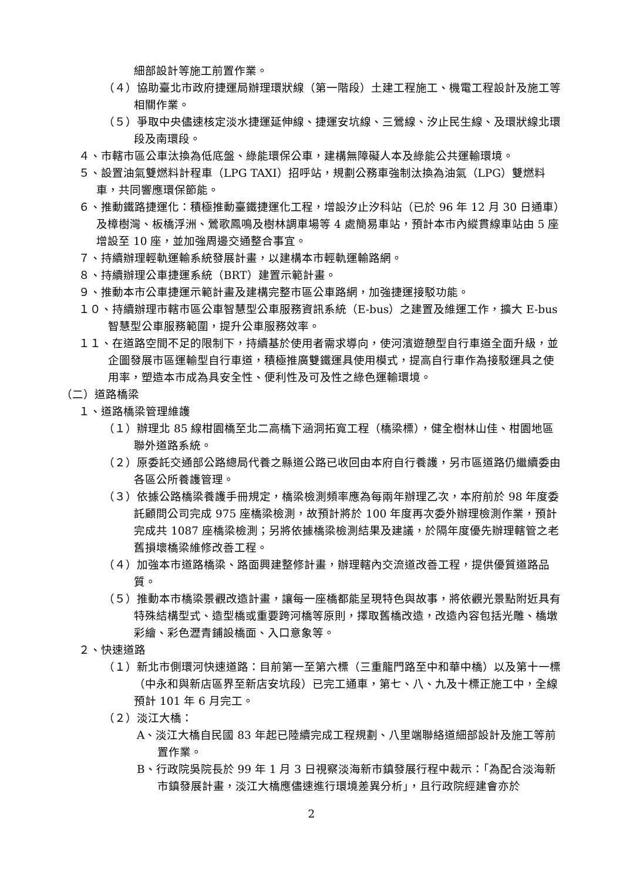細部設計等施工前置作業。
（４）協助臺北市政府捷運局辦理環狀線（第一階段）土建工程施工、機電工程設計及施工等相關作業。
（５）爭取中央儘速核定淡水捷運延伸線、捷運安坑線、三鶯線、汐止民生線、及環狀線北環段及南環段。
４、市轄市區公車汰換為低底盤、綠能環保公車，建構無障礙人本及綠能公共運輸環境。
５、設置油氣雙燃料計程車（LPG TAXI）招呼站，規劃公務車強制汰換為油氣（LPG）雙燃料車，共同響應環保節能。
６、推動鐵路捷運化：積極推動臺鐵捷運化工程，增設汐止汐科站（已於 96 年 12 月 30 日通車）及樟樹灣、板橋浮洲、鶯歌鳳鳴及樹林調車場等 4 處簡易車站，預計本市內縱貫線車站由 5 座增設至 10 座，並加強周邊交通整合事宜。
７、持續辦理輕軌運輸系統發展計畫，以建構本市輕軌運輸路網。
８、持續辦理公車捷運系統（BRT）建置示範計畫。
９、推動本市公車捷運示範計畫及建構完整市區公車路網，加強捷運接駁功能。
１０、持續辦理市轄市區公車智慧型公車服務資訊系統（E-bus）之建置及維運工作，擴大 E-bus 智慧型公車服務範圍，提升公車服務效率。
１１、在道路空間不足的限制下，持續基於使用者需求導向，使河濱遊憩型自行車道全面升級，並企圖發展市區運輸型自行車道，積極推廣雙鐵運具使用模式，提高自行車作為接駁運具之使用率，塑造本市成為具安全性、便利性及可及性之綠色運輸環境。
（二）道路橋梁
１、道路橋梁管理維護
（１）辦理北 85 線柑園橋至北二高橋下涵洞拓寬工程（橋梁標），健全樹林山佳、柑園地區聯外道路系統。
（２）原委託交通部公路總局代養之縣道公路已收回由本府自行養護，另市區道路仍繼續委由各區公所養護管理。
（３）依據公路橋梁養護手冊規定，橋梁檢測頻率應為每兩年辦理乙次，本府前於 98 年度委託顧問公司完成 975 座橋梁檢測，故預計將於 100 年度再次委外辦理檢測作業，預計完成共 1087 座橋梁檢測；另將依據橋梁檢測結果及建議，於隔年度優先辦理轄管之老舊損壞橋梁維修改善工程。
（４）加強本市道路橋梁、路面興建整修計畫，辦理轄內交流道改善工程，提供優質道路品質。
（５）推動本市橋梁景觀改造計畫，讓每一座橋都能呈現特色與故事，將依觀光景點附近具有特殊結構型式、造型橋或重要跨河橋等原則，擇取舊橋改造，改造內容包括光雕、橋墩彩繪、彩色瀝青鋪設橋面、入口意象等。
２、快速道路
（１）新北市側環河快速道路：目前第一至第六標（三重龍門路至中和華中橋）以及第十一標（中永和與新店區界至新店安坑段）已完工通車，第七、八、九及十標正施工中，全線預計 101 年 6 月完工。
（２）淡江大橋：
A、淡江大橋自民國 83 年起已陸續完成工程規劃、八里端聯絡道細部設計及施工等前置作業。
B、行政院吳院長於 99 年 1 月 3 日視察淡海新市鎮發展行程中裁示：「為配合淡海新市鎮發展計畫，淡江大橋應儘速進行環境差異分析」，且行政院經建會亦於
2